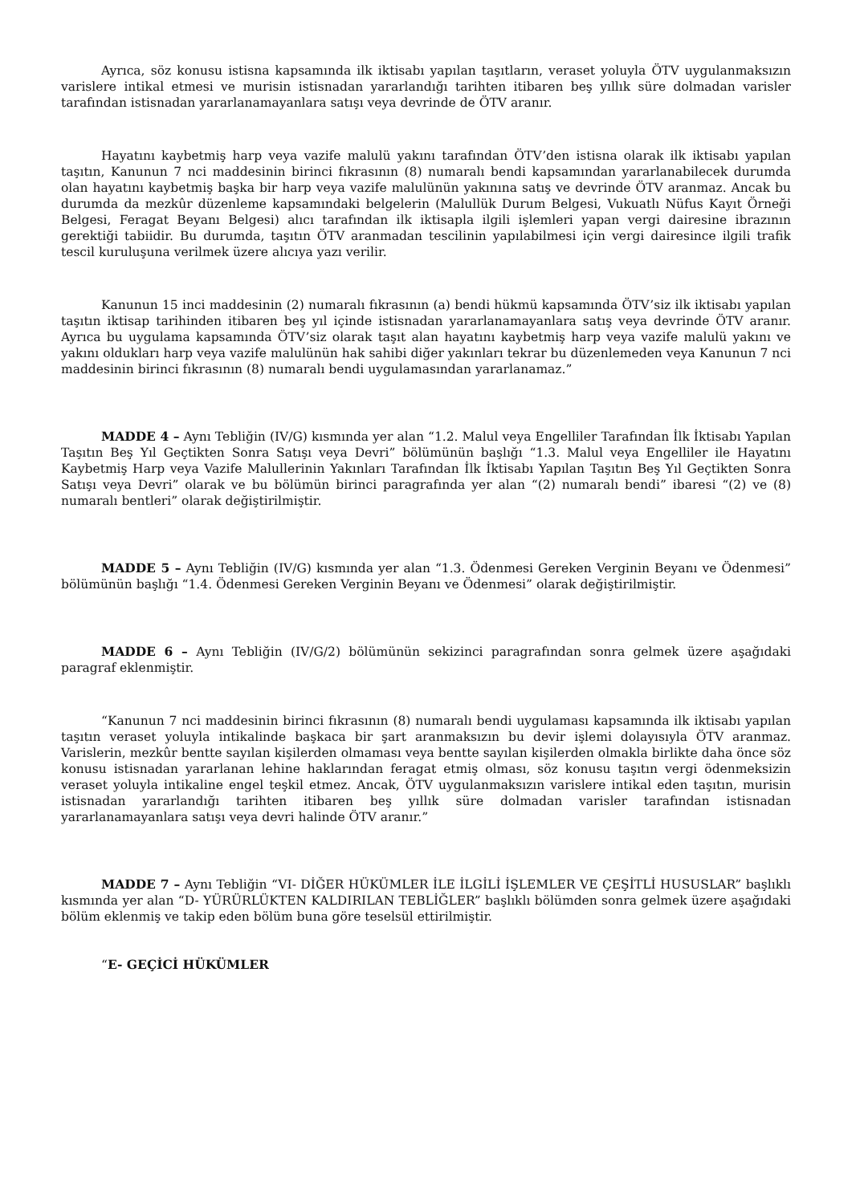Ayrıca, söz konusu istisna kapsamında ilk iktisabı yapılan taşıtların, veraset yoluyla ÖTV uygulanmaksızın varislere intikal etmesi ve murisin istisnadan yararlandığı tarihten itibaren beş yıllık süre dolmadan varisler tarafından istisnadan yararlanamayanlara satışı veya devrinde de ÖTV aranır.
Hayatını kaybetmiş harp veya vazife malulü yakını tarafından ÖTV’den istisna olarak ilk iktisabı yapılan taşıtın, Kanunun 7 nci maddesinin birinci fıkrasının (8) numaralı bendi kapsamından yararlanabilecek durumda olan hayatını kaybetmiş başka bir harp veya vazife malulünün yakınına satış ve devrinde ÖTV aranmaz. Ancak bu durumda da mezkûr düzenleme kapsamındaki belgelerin (Malullük Durum Belgesi, Vukuatlı Nüfus Kayıt Örneği Belgesi, Feragat Beyanı Belgesi) alıcı tarafından ilk iktisapla ilgili işlemleri yapan vergi dairesine ibrazının gerektiği tabiidir. Bu durumda, taşıtın ÖTV aranmadan tescilinin yapılabilmesi için vergi dairesince ilgili trafik tescil kuruluşuna verilmek üzere alıcıya yazı verilir.
Kanunun 15 inci maddesinin (2) numaralı fıkrasının (a) bendi hükmü kapsamında ÖTV’siz ilk iktisabı yapılan taşıtın iktisap tarihinden itibaren beş yıl içinde istisnadan yararlanamayanlara satış veya devrinde ÖTV aranır. Ayrıca bu uygulama kapsamında ÖTV’siz olarak taşıt alan hayatını kaybetmiş harp veya vazife malulü yakını ve yakını oldukları harp veya vazife malulünün hak sahibi diğer yakınları tekrar bu düzenlemeden veya Kanunun 7 nci maddesinin birinci fıkrasının (8) numaralı bendi uygulamasından yararlanamaz.”
MADDE 4 – Aynı Tebliğin (IV/G) kısmında yer alan “1.2. Malul veya Engelliler Tarafından İlk İktisabı Yapılan Taşıtın Beş Yıl Geçtikten Sonra Satışı veya Devri” bölümünün başlığı “1.3. Malul veya Engelliler ile Hayatını Kaybetmiş Harp veya Vazife Malullerinin Yakınları Tarafından İlk İktisabı Yapılan Taşıtın Beş Yıl Geçtikten Sonra Satışı veya Devri” olarak ve bu bölümün birinci paragrafında yer alan “(2) numaralı bendi” ibaresi “(2) ve (8) numaralı bentleri” olarak değiştirilmiştir.
MADDE 5 – Aynı Tebliğin (IV/G) kısmında yer alan “1.3. Ödenmesi Gereken Verginin Beyanı ve Ödenmesi” bölümünün başlığı “1.4. Ödenmesi Gereken Verginin Beyanı ve Ödenmesi” olarak değiştirilmiştir.
MADDE 6 – Aynı Tebliğin (IV/G/2) bölümünün sekizinci paragrafından sonra gelmek üzere aşağıdaki paragraf eklenmiştir.
“Kanunun 7 nci maddesinin birinci fıkrasının (8) numaralı bendi uygulaması kapsamında ilk iktisabı yapılan taşıtın veraset yoluyla intikalinde başkaca bir şart aranmaksızın bu devir işlemi dolayısıyla ÖTV aranmaz. Varislerin, mezkûr bentte sayılan kişilerden olmaması veya bentte sayılan kişilerden olmakla birlikte daha önce söz konusu istisnadan yararlanan lehine haklarından feragat etmiş olması, söz konusu taşıtın vergi ödenmeksizin veraset yoluyla intikaline engel teşkil etmez. Ancak, ÖTV uygulanmaksızın varislere intikal eden taşıtın, murisin istisnadan yararlandığı tarihten itibaren beş yıllık süre dolmadan varisler tarafından istisnadan yararlanamayanlara satışı veya devri halinde ÖTV aranır.”
MADDE 7 – Aynı Tebliğin “VI- DİĞER HÜKÜMLER İLE İLGİLİ İŞLEMLER VE ÇEŞİTLİ HUSUSLAR” başlıklı kısmında yer alan “D- YÜRÜRLÜKTEN KALDIRILAN TEBLİĞLER” başlıklı bölümden sonra gelmek üzere aşağıdaki bölüm eklenmiş ve takip eden bölüm buna göre teselsül ettirilmiştir.
“E- GEÇİCİ HÜKÜMLER